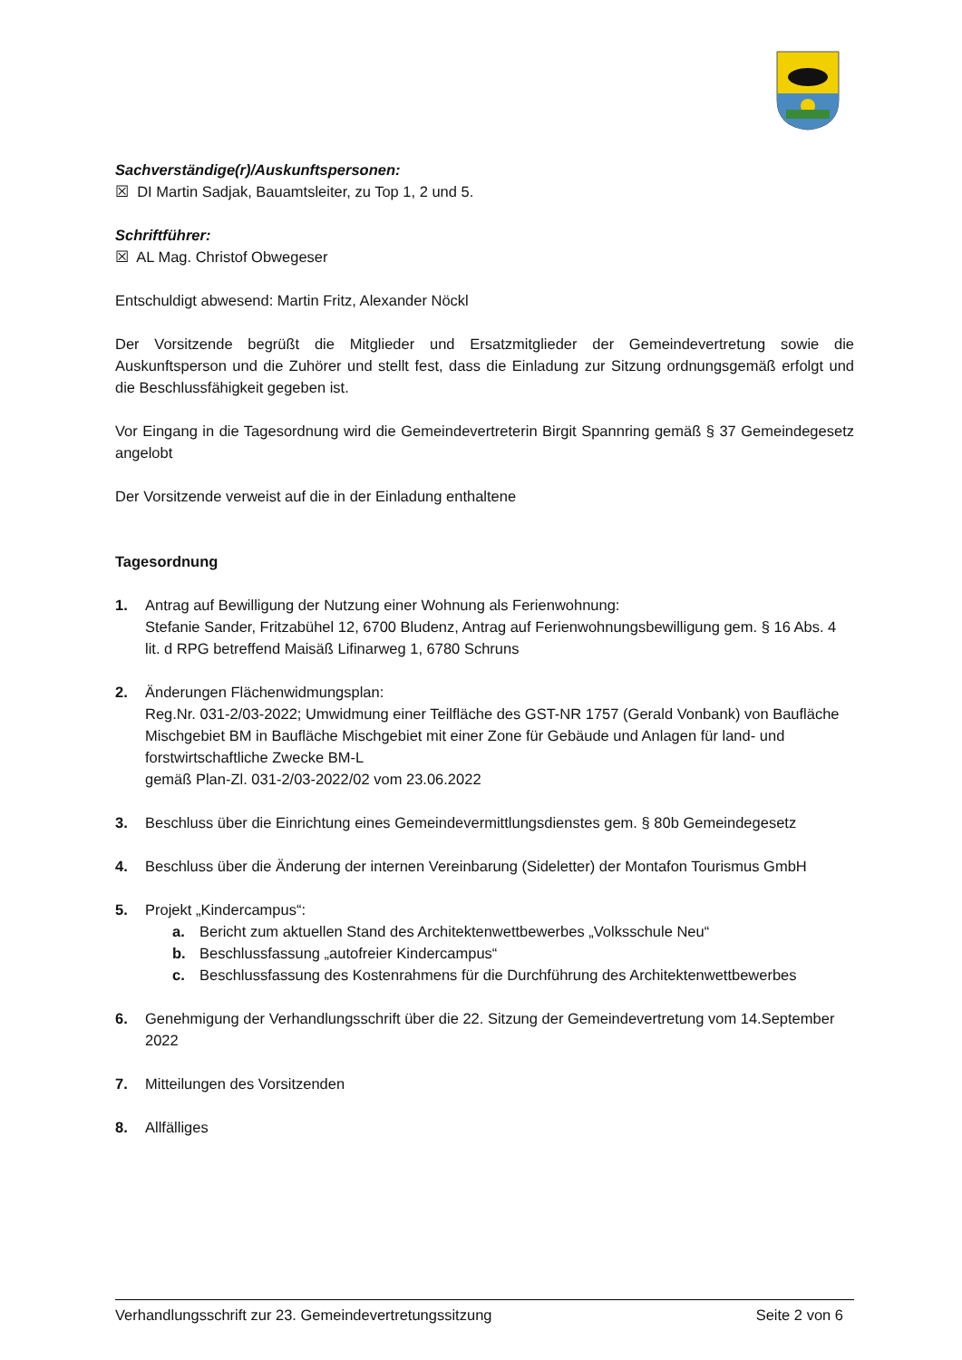Sachverständige(r)/Auskunftspersonen:
☒ DI Martin Sadjak, Bauamtsleiter, zu Top 1, 2 und 5.
Schriftführer:
☒ AL Mag. Christof Obwegeser
Entschuldigt abwesend: Martin Fritz, Alexander Nöckl
Der Vorsitzende begrüßt die Mitglieder und Ersatzmitglieder der Gemeindevertretung sowie die Auskunftsperson und die Zuhörer und stellt fest, dass die Einladung zur Sitzung ordnungsgemäß erfolgt und die Beschlussfähigkeit gegeben ist.
Vor Eingang in die Tagesordnung wird die Gemeindevertreterin Birgit Spannring gemäß § 37 Gemeindegesetz angelobt
Der Vorsitzende verweist auf die in der Einladung enthaltene
Tagesordnung
1. Antrag auf Bewilligung der Nutzung einer Wohnung als Ferienwohnung:
Stefanie Sander, Fritzabühel 12, 6700 Bludenz, Antrag auf Ferienwohnungsbewilligung gem. § 16 Abs. 4 lit. d RPG betreffend Maisäß Lifinarweg 1, 6780 Schruns
2. Änderungen Flächenwidmungsplan:
Reg.Nr. 031-2/03-2022; Umwidmung einer Teilfläche des GST-NR 1757 (Gerald Vonbank) von Baufläche Mischgebiet BM in Baufläche Mischgebiet mit einer Zone für Gebäude und Anlagen für land- und forstwirtschaftliche Zwecke BM-L
gemäß Plan-Zl. 031-2/03-2022/02 vom 23.06.2022
3. Beschluss über die Einrichtung eines Gemeindevermittlungsdienstes gem. § 80b Gemeindegesetz
4. Beschluss über die Änderung der internen Vereinbarung (Sideletter) der Montafon Tourismus GmbH
5. Projekt „Kindercampus“:
a. Bericht zum aktuellen Stand des Architektenwettbewerbes „Volksschule Neu“
b. Beschlussfassung „autofreier Kindercampus“
c. Beschlussfassung des Kostenrahmens für die Durchführung des Architektenwettbewerbes
6. Genehmigung der Verhandlungsschrift über die 22. Sitzung der Gemeindevertretung vom 14.September 2022
7. Mitteilungen des Vorsitzenden
8. Allfälliges
Verhandlungsschrift zur 23. Gemeindevertretungssitzung Seite 2 von 6